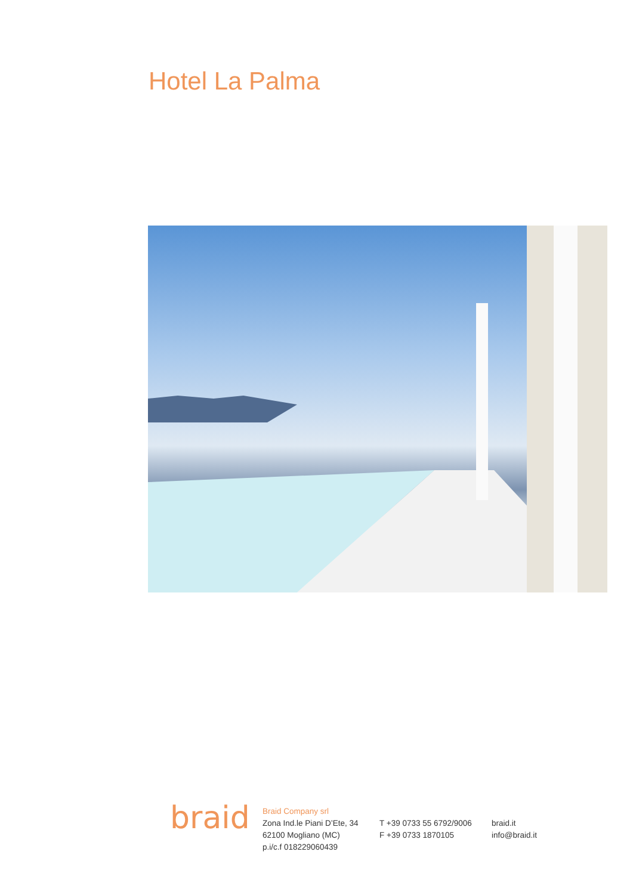Hotel La Palma
braid
Braid Company srl
Zona Ind.le Piani D’Ete, 34
62100 Mogliano (MC)
p.i/c.f 018229060439
T +39 0733 55 6792/9006
F +39 0733 1870105
braid.it
info@braid.it